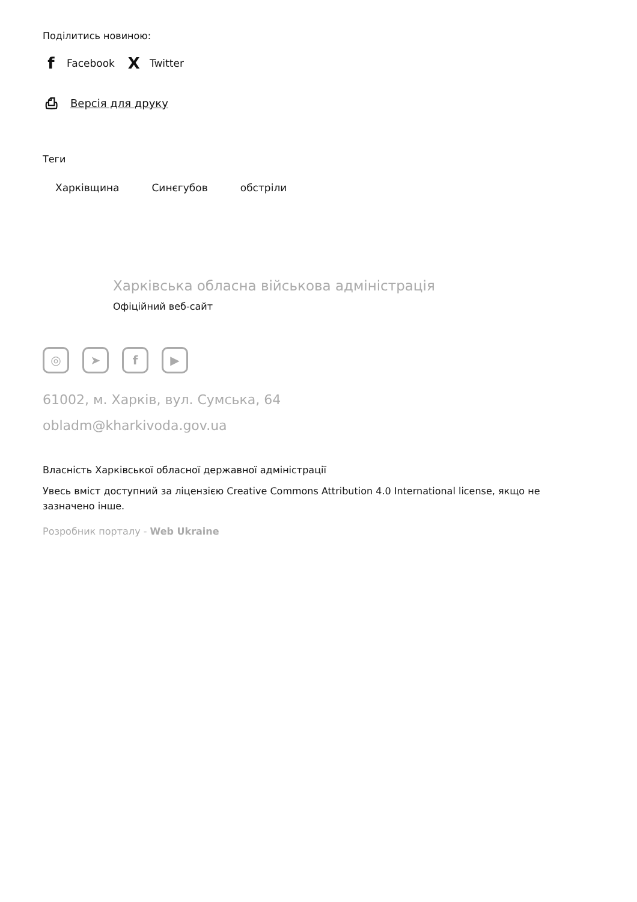Поділитись новиною:
f Facebook X Twitter
⎙ Версія для друку
Теги
Харківщина Синєгубов обстріли
Харківська обласна військова адміністрація
Офіційний веб-сайт
◎ ➤ f ▶
61002, м. Харків, вул. Сумська, 64
obladm@kharkivoda.gov.ua
Власність Харківської обласної державної адміністрації
Увесь вміст доступний за ліцензією Creative Commons Attribution 4.0 International license, якщо не зазначено інше.
Розробник порталу - Web Ukraine